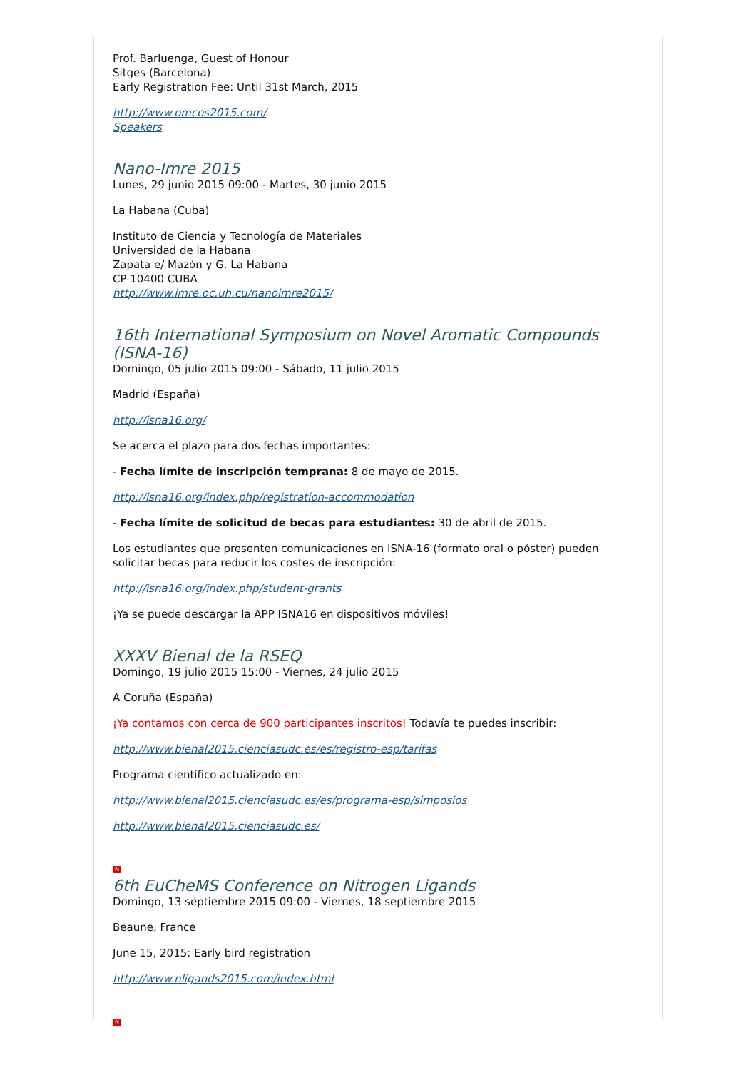Prof. Barluenga, Guest of Honour
Sitges (Barcelona)
Early Registration Fee: Until 31st March, 2015
http://www.omcos2015.com/
Speakers
Nano-Imre 2015
Lunes, 29 junio 2015 09:00 - Martes, 30 junio 2015
La Habana (Cuba)
Instituto de Ciencia y Tecnología de Materiales
Universidad de la Habana
Zapata e/ Mazón y G. La Habana
CP 10400 CUBA
http://www.imre.oc.uh.cu/nanoimre2015/
16th International Symposium on Novel Aromatic Compounds (ISNA-16)
Domingo, 05 julio 2015 09:00 - Sábado, 11 julio 2015
Madrid (España)
http://isna16.org/
Se acerca el plazo para dos fechas importantes:
- Fecha límite de inscripción temprana: 8 de mayo de 2015.
http://isna16.org/index.php/registration-accommodation
- Fecha límite de solicitud de becas para estudiantes: 30 de abril de 2015.
Los estudiantes que presenten comunicaciones en ISNA-16 (formato oral o póster) pueden solicitar becas para reducir los costes de inscripción:
http://isna16.org/index.php/student-grants
¡Ya se puede descargar la APP ISNA16 en dispositivos móviles!
XXXV Bienal de la RSEQ
Domingo, 19 julio 2015 15:00 - Viernes, 24 julio 2015
A Coruña (España)
¡Ya contamos con cerca de 900 participantes inscritos! Todavía te puedes inscribir:
http://www.bienal2015.cienciasudc.es/es/registro-esp/tarifas
Programa científico actualizado en:
http://www.bienal2015.cienciasudc.es/es/programa-esp/simposios
http://www.bienal2015.cienciasudc.es/
N
6th EuCheMS Conference on Nitrogen Ligands
Domingo, 13 septiembre 2015 09:00 - Viernes, 18 septiembre 2015
Beaune, France
June 15, 2015: Early bird registration
http://www.nligands2015.com/index.html
N